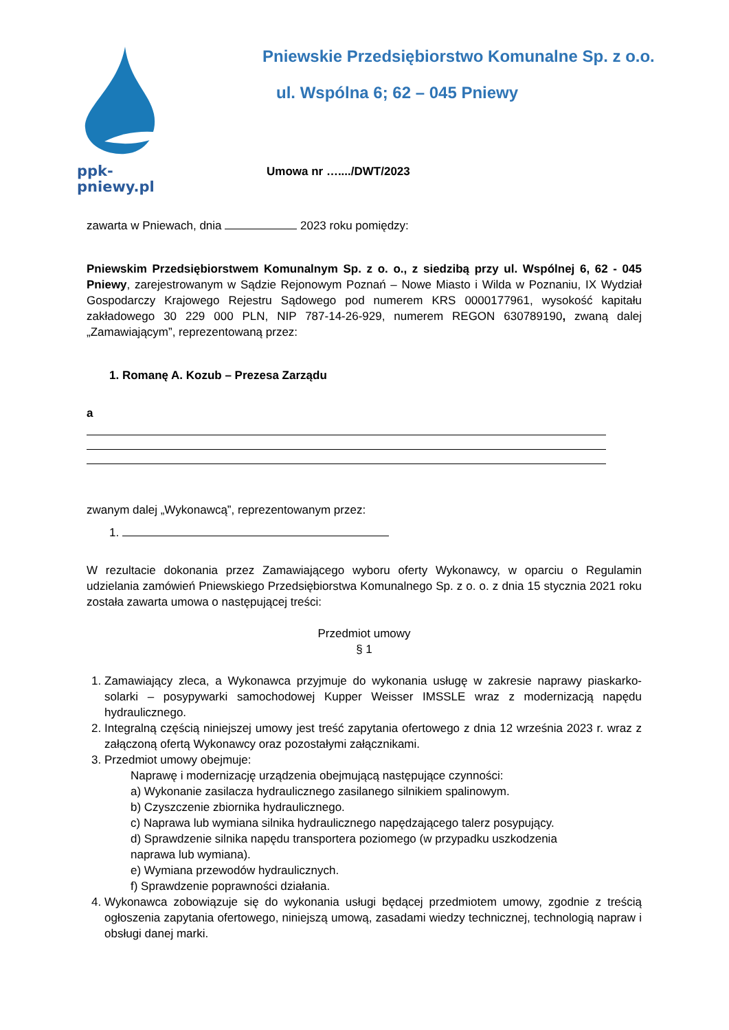ppk-pniewy.pl Pniewskie Przedsiębiorstwo Komunalne Sp. z o.o.
ul. Wspólna 6; 62 – 045 Pniewy
Umowa nr …..../DWT/2023
zawarta w Pniewach, dnia 2023 roku pomiędzy:
Pniewskim Przedsiębiorstwem Komunalnym Sp. z o. o., z siedzibą przy ul. Wspólnej 6, 62 - 045 Pniewy, zarejestrowanym w Sądzie Rejonowym Poznań – Nowe Miasto i Wilda w Poznaniu, IX Wydział Gospodarczy Krajowego Rejestru Sądowego pod numerem KRS 0000177961, wysokość kapitału zakładowego 30 229 000 PLN, NIP 787-14-26-929, numerem REGON 630789190, zwaną dalej „Zamawiającym”, reprezentowaną przez:
1. Romanę A. Kozub – Prezesa Zarządu
a
zwanym dalej „Wykonawcą”, reprezentowanym przez:
1.
W rezultacie dokonania przez Zamawiającego wyboru oferty Wykonawcy, w oparciu o Regulamin udzielania zamówień Pniewskiego Przedsiębiorstwa Komunalnego Sp. z o. o. z dnia 15 stycznia 2021 roku została zawarta umowa o następującej treści:
Przedmiot umowy
§ 1
1. Zamawiający zleca, a Wykonawca przyjmuje do wykonania usługę w zakresie naprawy piaskarko-solarki – posypywarki samochodowej Kupper Weisser IMSSLE wraz z modernizacją napędu hydraulicznego.
2. Integralną częścią niniejszej umowy jest treść zapytania ofertowego z dnia 12 września 2023 r. wraz z załączoną ofertą Wykonawcy oraz pozostałymi załącznikami.
3. Przedmiot umowy obejmuje:
Naprawę i modernizację urządzenia obejmującą następujące czynności:
a) Wykonanie zasilacza hydraulicznego zasilanego silnikiem spalinowym.
b) Czyszczenie zbiornika hydraulicznego.
c) Naprawa lub wymiana silnika hydraulicznego napędzającego talerz posypujący.
d) Sprawdzenie silnika napędu transportera poziomego (w przypadku uszkodzenia
naprawa lub wymiana).
e) Wymiana przewodów hydraulicznych.
f) Sprawdzenie poprawności działania.
4. Wykonawca zobowiązuje się do wykonania usługi będącej przedmiotem umowy, zgodnie z treścią ogłoszenia zapytania ofertowego, niniejszą umową, zasadami wiedzy technicznej, technologią napraw i obsługi danej marki.